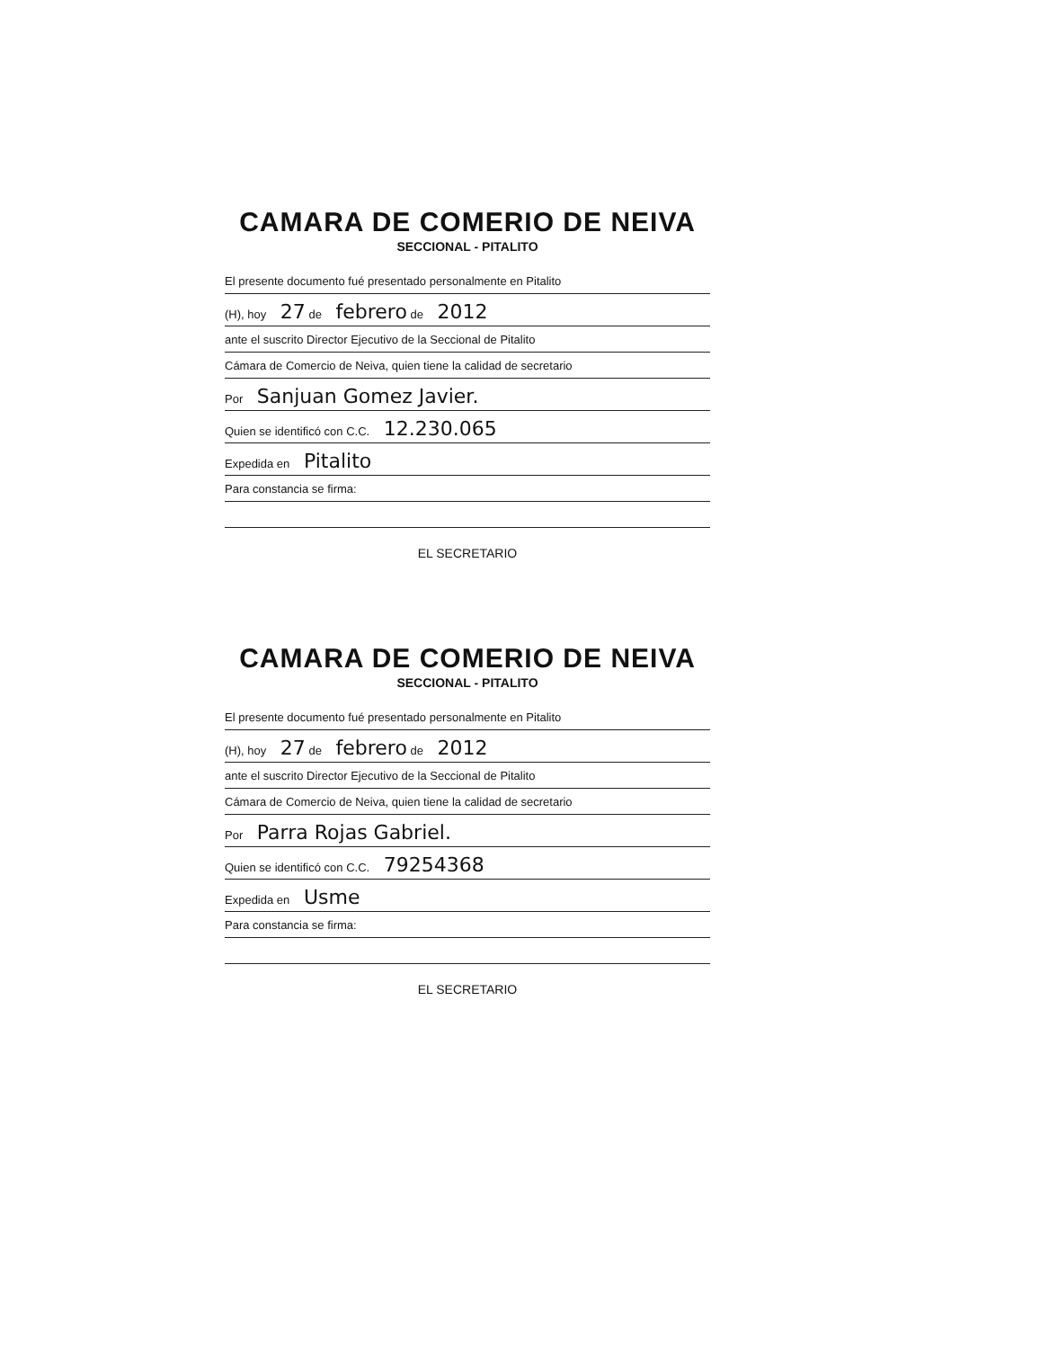CAMARA DE COMERIO DE NEIVA
SECCIONAL - PITALITO
El presente documento fué presentado personalmente en Pitalito
(H), hoy 27 de febrero de 2012
ante el suscrito Director Ejecutivo de la Seccional de Pitalito
Cámara de Comercio de Neiva, quien tiene la calidad de secretario
Por Sanjuan Gomez Javier.
Quien se identificó con C.C. 12.230.065
Expedida en Pitalito
Para constancia se firma:
EL SECRETARIO
CAMARA DE COMERIO DE NEIVA
SECCIONAL - PITALITO
El presente documento fué presentado personalmente en Pitalito
(H), hoy 27 de febrero de 2012
ante el suscrito Director Ejecutivo de la Seccional de Pitalito
Cámara de Comercio de Neiva, quien tiene la calidad de secretario
Por Parra Rojas Gabriel.
Quien se identificó con C.C. 79254368
Expedida en Usme
Para constancia se firma:
EL SECRETARIO